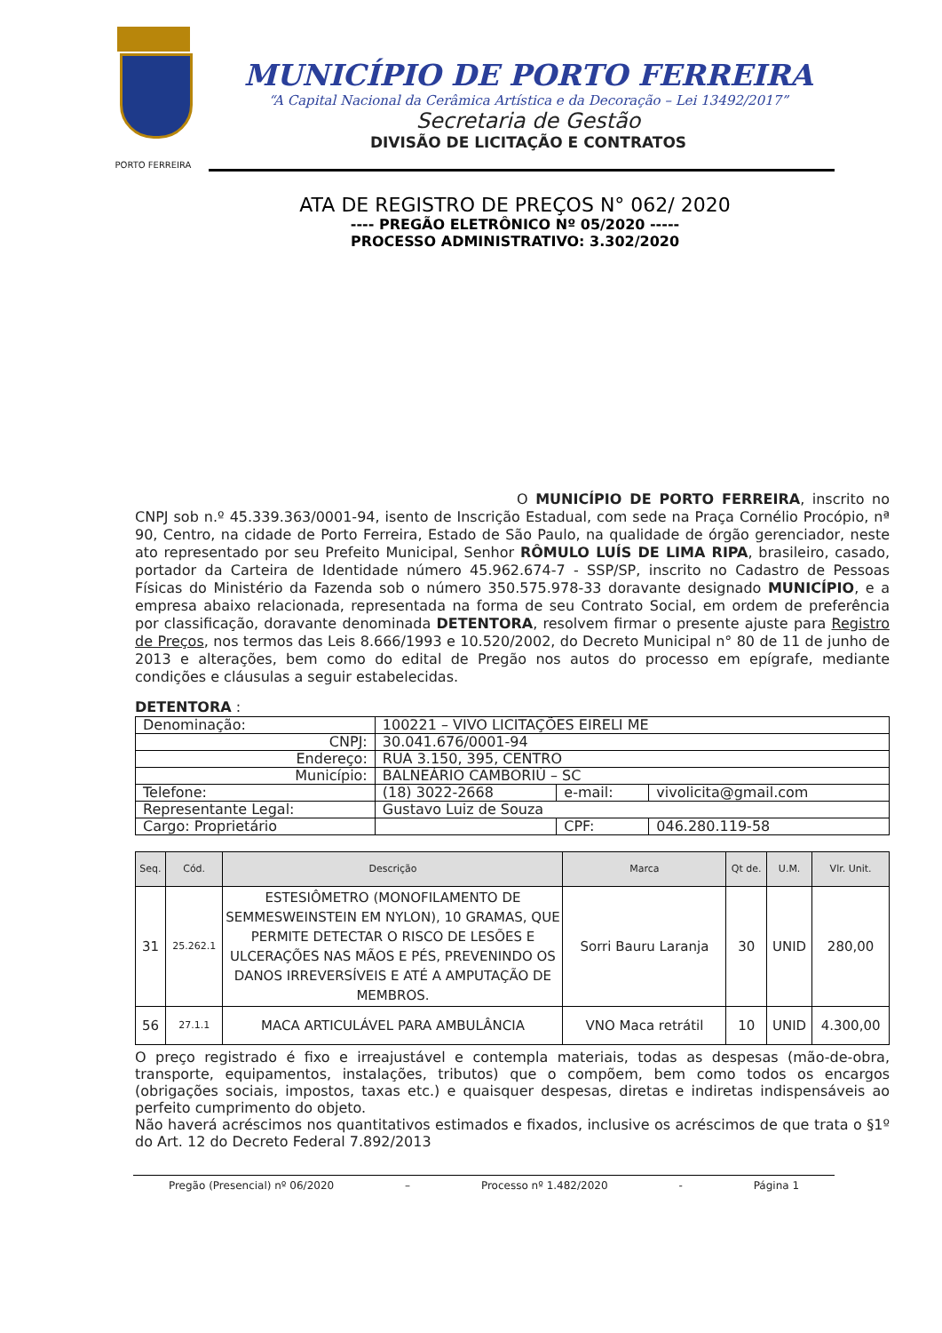PORTO FERREIRA
MUNICÍPIO DE PORTO FERREIRA
“A Capital Nacional da Cerâmica Artística e da Decoração – Lei 13492/2017”
Secretaria de Gestão
DIVISÃO DE LICITAÇÃO E CONTRATOS
ATA DE REGISTRO DE PREÇOS N° 062/ 2020
---- PREGÃO ELETRÔNICO Nº 05/2020 -----
PROCESSO ADMINISTRATIVO: 3.302/2020
O MUNICÍPIO DE PORTO FERREIRA, inscrito no CNPJ sob n.º 45.339.363/0001-94, isento de Inscrição Estadual, com sede na Praça Cornélio Procópio, nª 90, Centro, na cidade de Porto Ferreira, Estado de São Paulo, na qualidade de órgão gerenciador, neste ato representado por seu Prefeito Municipal, Senhor RÔMULO LUÍS DE LIMA RIPA, brasileiro, casado, portador da Carteira de Identidade número 45.962.674-7 - SSP/SP, inscrito no Cadastro de Pessoas Físicas do Ministério da Fazenda sob o número 350.575.978-33 doravante designado MUNICÍPIO, e a empresa abaixo relacionada, representada na forma de seu Contrato Social, em ordem de preferência por classificação, doravante denominada DETENTORA, resolvem firmar o presente ajuste para Registro de Preços, nos termos das Leis 8.666/1993 e 10.520/2002, do Decreto Municipal n° 80 de 11 de junho de 2013 e alterações, bem como do edital de Pregão nos autos do processo em epígrafe, mediante condições e cláusulas a seguir estabelecidas.
DETENTORA :
| Denominação: | 100221 – VIVO LICITAÇÕES EIRELI ME | | |
| CNPJ: | 30.041.676/0001-94 | | |
| Endereço: | RUA 3.150, 395, CENTRO | | |
| Município: | BALNEÁRIO CAMBORIÚ – SC | | |
| Telefone: | (18) 3022-2668 | e-mail: | vivolicita@gmail.com |
| Representante Legal: | Gustavo Luiz de Souza | | |
| Cargo: Proprietário | | CPF: | 046.280.119-58 |
| Seq. | Cód. | Descrição | Marca | Qt de. | U.M. | Vlr. Unit. |
| --- | --- | --- | --- | --- | --- | --- |
| 31 | 25.262.1 | ESTESIÔMETRO (MONOFILAMENTO DE SEMMESWEINSTEIN EM NYLON), 10 GRAMAS, QUE PERMITE DETECTAR O RISCO DE LESÕES E ULCERAÇÕES NAS MÃOS E PÉS, PREVENINDO OS DANOS IRREVERSÍVEIS E ATÉ A AMPUTAÇÃO DE MEMBROS. | Sorri Bauru Laranja | 30 | UNID | 280,00 |
| 56 | 27.1.1 | MACA ARTICULÁVEL PARA AMBULÂNCIA | VNO Maca retrátil | 10 | UNID | 4.300,00 |
O preço registrado é fixo e irreajustável e contempla materiais, todas as despesas (mão-de-obra, transporte, equipamentos, instalações, tributos) que o compõem, bem como todos os encargos (obrigações sociais, impostos, taxas etc.) e quaisquer despesas, diretas e indiretas indispensáveis ao perfeito cumprimento do objeto.
Não haverá acréscimos nos quantitativos estimados e fixados, inclusive os acréscimos de que trata o §1º do Art. 12 do Decreto Federal 7.892/2013
Pregão (Presencial) nº 06/2020 – Processo nº 1.482/2020 - Página 1